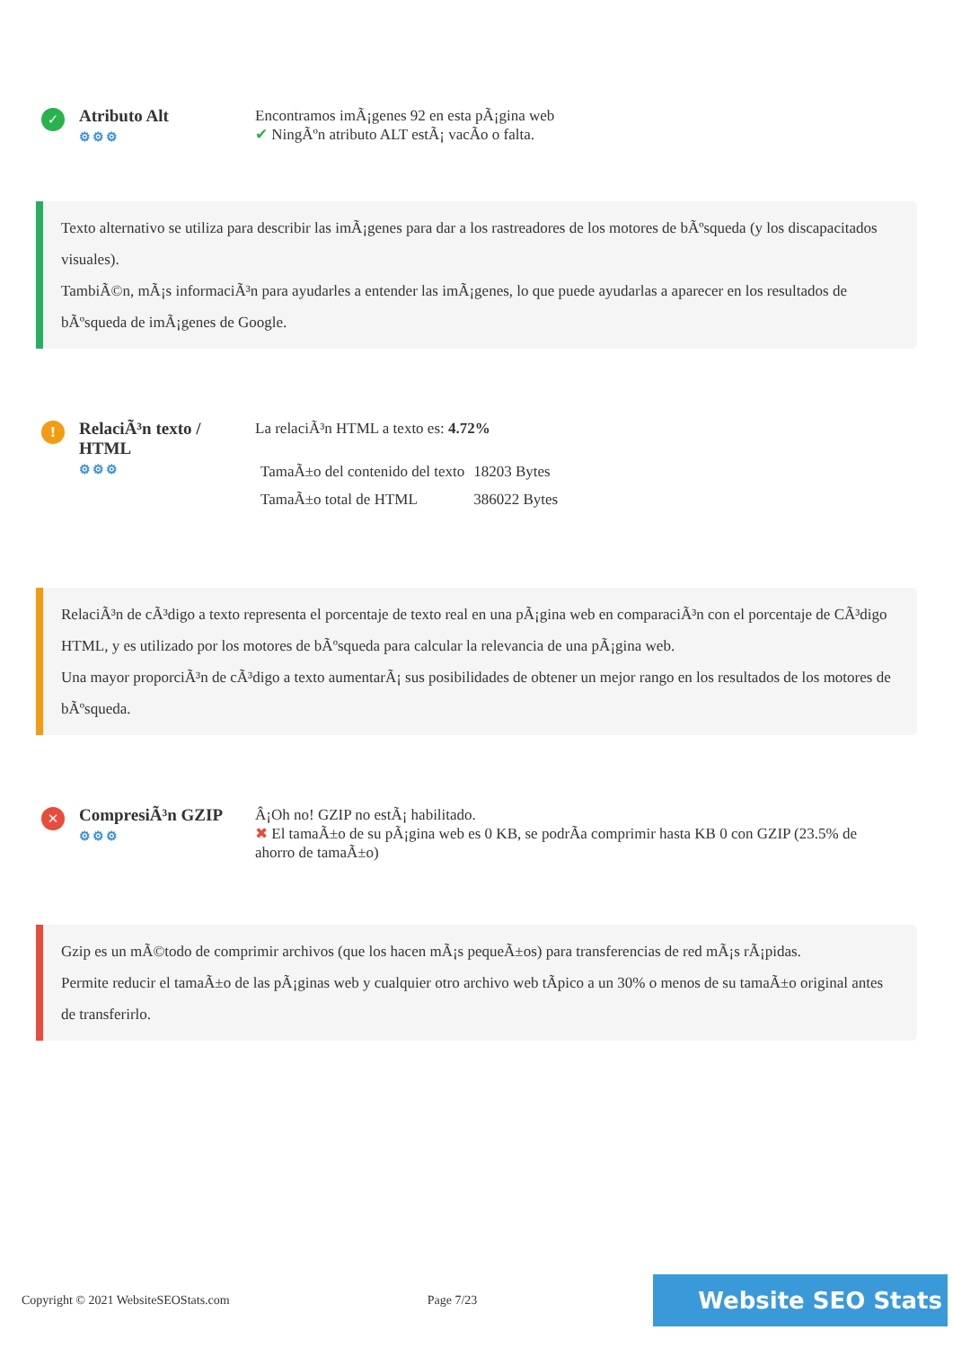✓
Atributo Alt
⚙⚙⚙
Encontramos imÃ¡genes 92 en esta pÃ¡gina web
✔ NingÃºn atributo ALT estÃ¡ vacÃo o falta.
Texto alternativo se utiliza para describir las imÃ¡genes para dar a los rastreadores de los motores de bÃºsqueda (y los discapacitados visuales).
TambiÃ©n, mÃ¡s informaciÃ³n para ayudarles a entender las imÃ¡genes, lo que puede ayudarlas a aparecer en los resultados de bÃºsqueda de imÃ¡genes de Google.
!
RelaciÃ³n texto / HTML
⚙⚙⚙
La relaciÃ³n HTML a texto es: 4.72%
| TamaÃ±o del contenido del texto | 18203 Bytes |
| TamaÃ±o total de HTML | 386022 Bytes |
RelaciÃ³n de cÃ³digo a texto representa el porcentaje de texto real en una pÃ¡gina web en comparaciÃ³n con el porcentaje de CÃ³digo HTML, y es utilizado por los motores de bÃºsqueda para calcular la relevancia de una pÃ¡gina web.
Una mayor proporciÃ³n de cÃ³digo a texto aumentarÃ¡ sus posibilidades de obtener un mejor rango en los resultados de los motores de bÃºsqueda.
✕
CompresiÃ³n GZIP
⚙⚙⚙
Â¡Oh no! GZIP no estÃ¡ habilitado.
✖ El tamaÃ±o de su pÃ¡gina web es 0 KB, se podrÃa comprimir hasta KB 0 con GZIP (23.5% de ahorro de tamaÃ±o)
Gzip es un mÃ©todo de comprimir archivos (que los hacen mÃ¡s pequeÃ±os) para transferencias de red mÃ¡s rÃ¡pidas.
Permite reducir el tamaÃ±o de las pÃ¡ginas web y cualquier otro archivo web tÃpico a un 30% o menos de su tamaÃ±o original antes de transferirlo.
Copyright © 2021 WebsiteSEOStats.com Page 7/23 Website SEO Stats